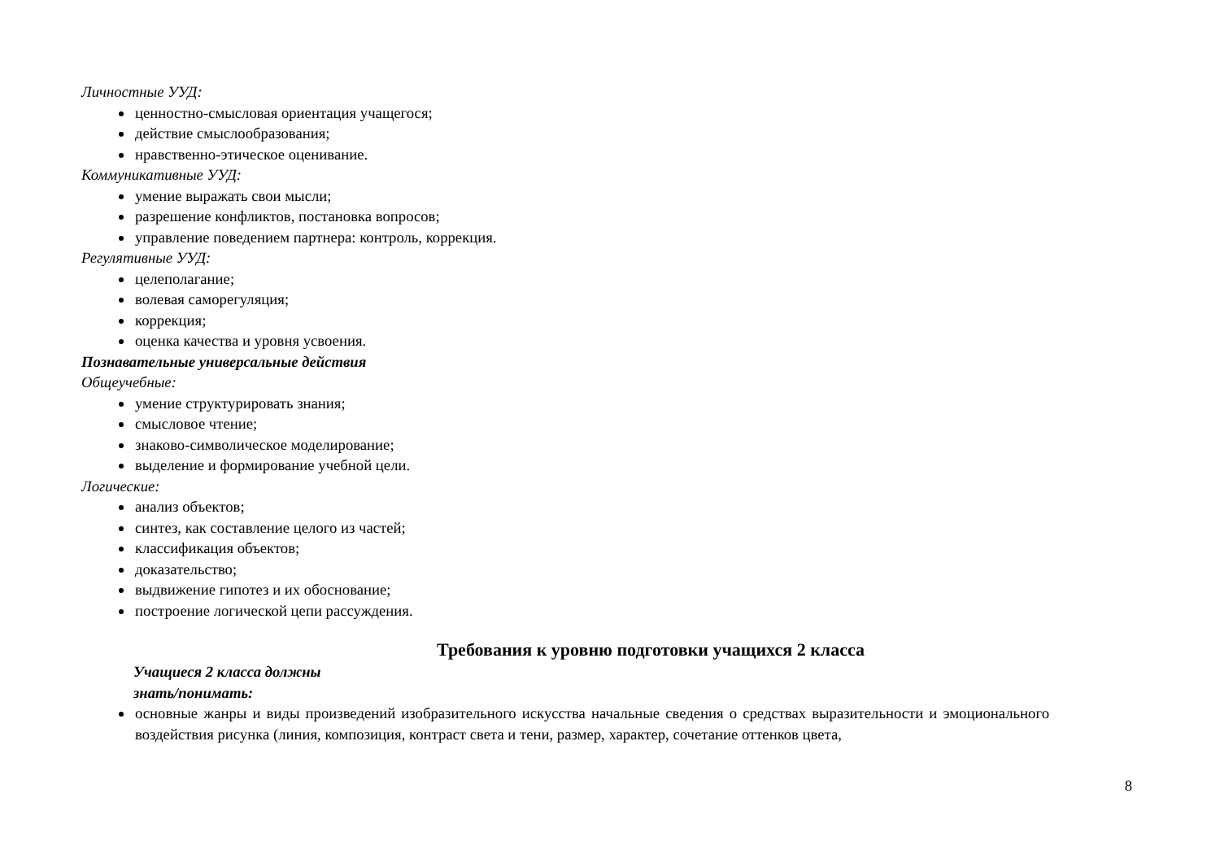Личностные УУД:
ценностно-смысловая ориентация учащегося;
действие смыслообразования;
нравственно-этическое оценивание.
Коммуникативные УУД:
умение выражать свои мысли;
разрешение конфликтов, постановка вопросов;
управление поведением партнера: контроль, коррекция.
Регулятивные УУД:
целеполагание;
волевая саморегуляция;
коррекция;
оценка качества и уровня усвоения.
Познавательные универсальные действия
Общеучебные:
умение структурировать знания;
смысловое чтение;
знаково-символическое моделирование;
выделение и формирование учебной цели.
Логические:
анализ объектов;
синтез, как составление целого из частей;
классификация объектов;
доказательство;
выдвижение гипотез и их обоснование;
построение логической цепи рассуждения.
Требования к уровню подготовки учащихся 2 класса
Учащиеся 2 класса должны
знать/понимать:
основные жанры и виды произведений изобразительного искусства начальные сведения о средствах выразительности и эмоционального воздействия рисунка (линия, композиция, контраст света и тени, размер, характер, сочетание оттенков цвета,
8